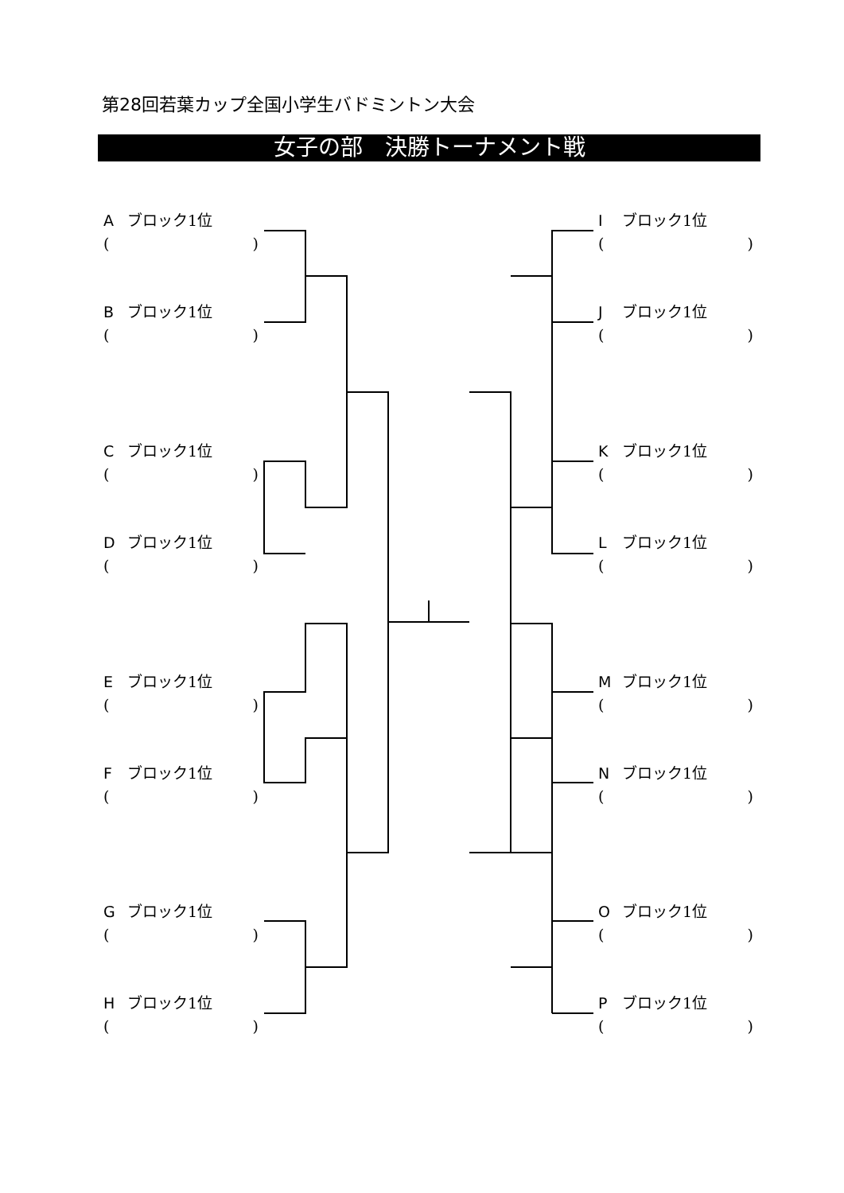第28回若葉カップ全国小学生バドミントン大会
女子の部　決勝トーナメント戦
Aブロック1位
()
Bブロック1位
()
Cブロック1位
()
Dブロック1位
()
Eブロック1位
()
Fブロック1位
()
Gブロック1位
()
Hブロック1位
()
Iブロック1位
()
Jブロック1位
()
Kブロック1位
()
Lブロック1位
()
Mブロック1位
()
Nブロック1位
()
Oブロック1位
()
Pブロック1位
()